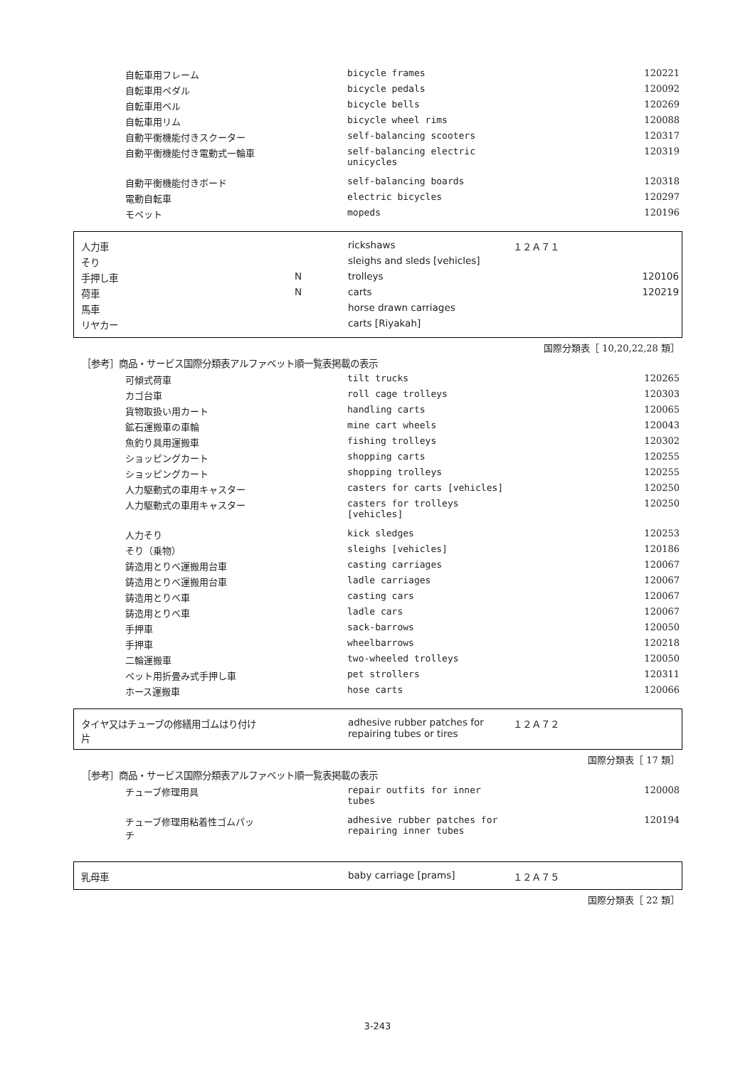| 自転車用フレーム | bicycle frames | 120221 |
| 自転車用ペダル | bicycle pedals | 120092 |
| 自転車用ベル | bicycle bells | 120269 |
| 自転車用リム | bicycle wheel rims | 120088 |
| 自動平衡機能付きスクーター | self-balancing scooters | 120317 |
| 自動平衡機能付き電動式一輪車 | self-balancing electric unicycles | 120319 |
| 自動平衡機能付きボード | self-balancing boards | 120318 |
| 電動自転車 | electric bicycles | 120297 |
| モペット | mopeds | 120196 |
| 人力車 | | rickshaws | １２Ａ７１ | |
| そり | | sleighs and sleds [vehicles] | | |
| 手押し車 | N | trolleys | | 120106 |
| 荷車 | N | carts | | 120219 |
| 馬車 | | horse drawn carriages | | |
| リヤカー | | carts [Riyakah] | | |
国際分類表［ 10,20,22,28 類］
［参考］商品・サービス国際分類表アルファベット順一覧表掲載の表示
| 可傾式荷車 | tilt trucks | 120265 |
| カゴ台車 | roll cage trolleys | 120303 |
| 貨物取扱い用カート | handling carts | 120065 |
| 鉱石運搬車の車輪 | mine cart wheels | 120043 |
| 魚釣り具用運搬車 | fishing trolleys | 120302 |
| ショッピングカート | shopping carts | 120255 |
| ショッピングカート | shopping trolleys | 120255 |
| 人力駆動式の車用キャスター | casters for carts [vehicles] | 120250 |
| 人力駆動式の車用キャスター | casters for trolleys [vehicles] | 120250 |
| 人力そり | kick sledges | 120253 |
| そり（乗物） | sleighs [vehicles] | 120186 |
| 鋳造用とりべ運搬用台車 | casting carriages | 120067 |
| 鋳造用とりべ運搬用台車 | ladle carriages | 120067 |
| 鋳造用とりべ車 | casting cars | 120067 |
| 鋳造用とりべ車 | ladle cars | 120067 |
| 手押車 | sack-barrows | 120050 |
| 手押車 | wheelbarrows | 120218 |
| 二輪運搬車 | two-wheeled trolleys | 120050 |
| ペット用折畳み式手押し車 | pet strollers | 120311 |
| ホース運搬車 | hose carts | 120066 |
| タイヤ又はチューブの修繕用ゴムはり付け 片 | adhesive rubber patches for repairing tubes or tires | １２Ａ７２ |
国際分類表［ 17 類］
［参考］商品・サービス国際分類表アルファベット順一覧表掲載の表示
| チューブ修理用具 | repair outfits for inner tubes | 120008 |
| チューブ修理用粘着性ゴムパッ チ | adhesive rubber patches for repairing inner tubes | 120194 |
| 乳母車 | baby carriage [prams] | １２Ａ７５ |
国際分類表［ 22 類］
3-243